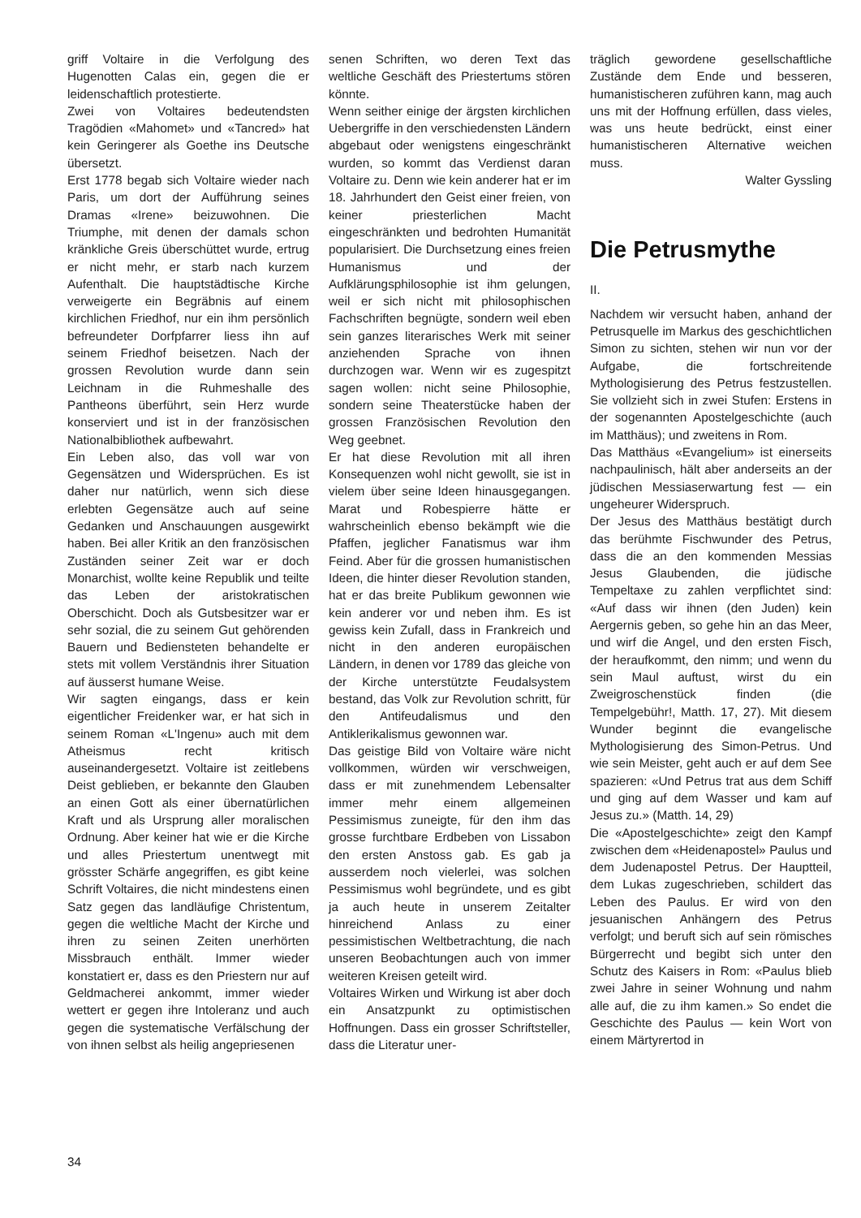griff Voltaire in die Verfolgung des Hugenotten Calas ein, gegen die er leidenschaftlich protestierte.
Zwei von Voltaires bedeutendsten Tragödien «Mahomet» und «Tancred» hat kein Geringerer als Goethe ins Deutsche übersetzt.
Erst 1778 begab sich Voltaire wieder nach Paris, um dort der Aufführung seines Dramas «Irene» beizuwohnen. Die Triumphe, mit denen der damals schon kränkliche Greis überschüttet wurde, ertrug er nicht mehr, er starb nach kurzem Aufenthalt. Die hauptstädtische Kirche verweigerte ein Begräbnis auf einem kirchlichen Friedhof, nur ein ihm persönlich befreundeter Dorfpfarrer liess ihn auf seinem Friedhof beisetzen. Nach der grossen Revolution wurde dann sein Leichnam in die Ruhmeshalle des Pantheons überführt, sein Herz wurde konserviert und ist in der französischen Nationalbibliothek aufbewahrt.
Ein Leben also, das voll war von Gegensätzen und Widersprüchen. Es ist daher nur natürlich, wenn sich diese erlebten Gegensätze auch auf seine Gedanken und Anschauungen ausgewirkt haben. Bei aller Kritik an den französischen Zuständen seiner Zeit war er doch Monarchist, wollte keine Republik und teilte das Leben der aristokratischen Oberschicht. Doch als Gutsbesitzer war er sehr sozial, die zu seinem Gut gehörenden Bauern und Bediensteten behandelte er stets mit vollem Verständnis ihrer Situation auf äusserst humane Weise.
Wir sagten eingangs, dass er kein eigentlicher Freidenker war, er hat sich in seinem Roman «L'Ingenu» auch mit dem Atheismus recht kritisch auseinandergesetzt. Voltaire ist zeitlebens Deist geblieben, er bekannte den Glauben an einen Gott als einer übernatürlichen Kraft und als Ursprung aller moralischen Ordnung. Aber keiner hat wie er die Kirche und alles Priestertum unentwegt mit grösster Schärfe angegriffen, es gibt keine Schrift Voltaires, die nicht mindestens einen Satz gegen das landläufige Christentum, gegen die weltliche Macht der Kirche und ihren zu seinen Zeiten unerhörten Missbrauch enthält. Immer wieder konstatiert er, dass es den Priestern nur auf Geldmacherei ankommt, immer wieder wettert er gegen ihre Intoleranz und auch gegen die systematische Verfälschung der von ihnen selbst als heilig angepriesenen
senen Schriften, wo deren Text das weltliche Geschäft des Priestertums stören könnte.
Wenn seither einige der ärgsten kirchlichen Uebergriffe in den verschiedensten Ländern abgebaut oder wenigstens eingeschränkt wurden, so kommt das Verdienst daran Voltaire zu. Denn wie kein anderer hat er im 18. Jahrhundert den Geist einer freien, von keiner priesterlichen Macht eingeschränkten und bedrohten Humanität popularisiert. Die Durchsetzung eines freien Humanismus und der Aufklärungsphilosophie ist ihm gelungen, weil er sich nicht mit philosophischen Fachschriften begnügte, sondern weil eben sein ganzes literarisches Werk mit seiner anziehenden Sprache von ihnen durchzogen war. Wenn wir es zugespitzt sagen wollen: nicht seine Philosophie, sondern seine Theaterstücke haben der grossen Französischen Revolution den Weg geebnet.
Er hat diese Revolution mit all ihren Konsequenzen wohl nicht gewollt, sie ist in vielem über seine Ideen hinausgegangen. Marat und Robespierre hätte er wahrscheinlich ebenso bekämpft wie die Pfaffen, jeglicher Fanatismus war ihm Feind. Aber für die grossen humanistischen Ideen, die hinter dieser Revolution standen, hat er das breite Publikum gewonnen wie kein anderer vor und neben ihm. Es ist gewiss kein Zufall, dass in Frankreich und nicht in den anderen europäischen Ländern, in denen vor 1789 das gleiche von der Kirche unterstützte Feudalsystem bestand, das Volk zur Revolution schritt, für den Antifeudalismus und den Antiklerikalismus gewonnen war.
Das geistige Bild von Voltaire wäre nicht vollkommen, würden wir verschweigen, dass er mit zunehmendem Lebensalter immer mehr einem allgemeinen Pessimismus zuneigte, für den ihm das grosse furchtbare Erdbeben von Lissabon den ersten Anstoss gab. Es gab ja ausserdem noch vielerlei, was solchen Pessimismus wohl begründete, und es gibt ja auch heute in unserem Zeitalter hinreichend Anlass zu einer pessimistischen Weltbetrachtung, die nach unseren Beobachtungen auch von immer weiteren Kreisen geteilt wird.
Voltaires Wirken und Wirkung ist aber doch ein Ansatzpunkt zu optimistischen Hoffnungen. Dass ein grosser Schriftsteller, dass die Literatur uner-
träglich gewordene gesellschaftliche Zustände dem Ende und besseren, humanistischeren zuführen kann, mag auch uns mit der Hoffnung erfüllen, dass vieles, was uns heute bedrückt, einst einer humanistischeren Alternative weichen muss.
Walter Gyssling
Die Petrusmythe
II.
Nachdem wir versucht haben, anhand der Petrusquelle im Markus des geschichtlichen Simon zu sichten, stehen wir nun vor der Aufgabe, die fortschreitende Mythologisierung des Petrus festzustellen. Sie vollzieht sich in zwei Stufen: Erstens in der sogenannten Apostelgeschichte (auch im Matthäus); und zweitens in Rom.
Das Matthäus «Evangelium» ist einerseits nachpaulinisch, hält aber anderseits an der jüdischen Messiaserwartung fest — ein ungeheurer Widerspruch.
Der Jesus des Matthäus bestätigt durch das berühmte Fischwunder des Petrus, dass die an den kommenden Messias Jesus Glaubenden, die jüdische Tempeltaxe zu zahlen verpflichtet sind: «Auf dass wir ihnen (den Juden) kein Aergernis geben, so gehe hin an das Meer, und wirf die Angel, und den ersten Fisch, der heraufkommt, den nimm; und wenn du sein Maul auftust, wirst du ein Zweigroschenstück finden (die Tempelgebühr!, Matth. 17, 27). Mit diesem Wunder beginnt die evangelische Mythologisierung des Simon-Petrus. Und wie sein Meister, geht auch er auf dem See spazieren: «Und Petrus trat aus dem Schiff und ging auf dem Wasser und kam auf Jesus zu.» (Matth. 14, 29)
Die «Apostelgeschichte» zeigt den Kampf zwischen dem «Heidenapostel» Paulus und dem Judenapostel Petrus. Der Hauptteil, dem Lukas zugeschrieben, schildert das Leben des Paulus. Er wird von den jesuanischen Anhängern des Petrus verfolgt; und beruft sich auf sein römisches Bürgerrecht und begibt sich unter den Schutz des Kaisers in Rom: «Paulus blieb zwei Jahre in seiner Wohnung und nahm alle auf, die zu ihm kamen.» So endet die Geschichte des Paulus — kein Wort von einem Märtyrertod in
34